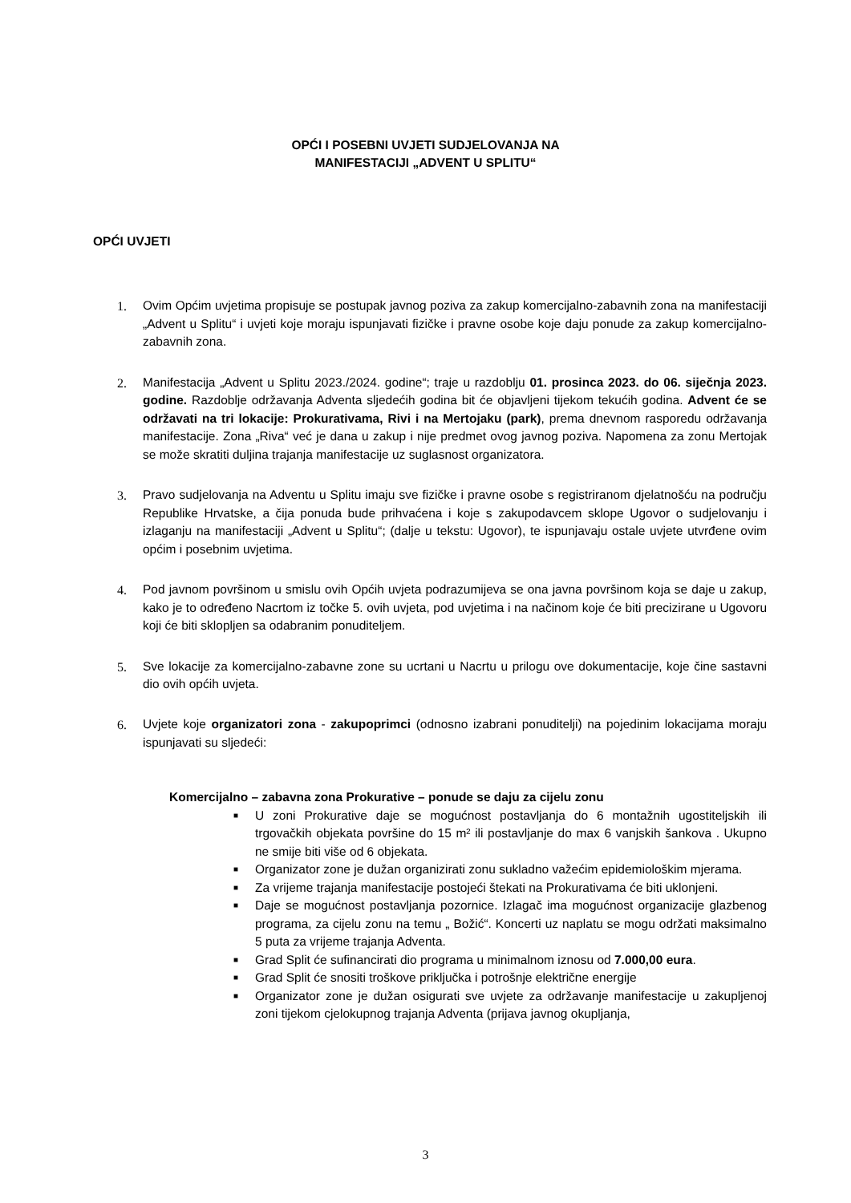OPĆI I POSEBNI UVJETI SUDJELOVANJA NA
MANIFESTACIJI „ADVENT U SPLITU“
OPĆI UVJETI
1. Ovim Općim uvjetima propisuje se postupak javnog poziva za zakup komercijalno-zabavnih zona na manifestaciji „Advent u Splitu“ i uvjeti koje moraju ispunjavati fizičke i pravne osobe koje daju ponude za zakup komercijalno-zabavnih zona.
2. Manifestacija „Advent u Splitu 2023./2024. godine“; traje u razdoblju 01. prosinca 2023. do 06. siječnja 2023. godine. Razdoblje održavanja Adventa sljedećih godina bit će objavljeni tijekom tekućih godina. Advent će se održavati na tri lokacije: Prokurativama, Rivi i na Mertojaku (park), prema dnevnom rasporedu održavanja manifestacije. Zona „Riva“ već je dana u zakup i nije predmet ovog javnog poziva. Napomena za zonu Mertojak se može skratiti duljina trajanja manifestacije uz suglasnost organizatora.
3. Pravo sudjelovanja na Adventu u Splitu imaju sve fizičke i pravne osobe s registriranom djelatnošću na području Republike Hrvatske, a čija ponuda bude prihvaćena i koje s zakupodavcem sklope Ugovor o sudjelovanju i izlaganju na manifestaciji „Advent u Splitu“; (dalje u tekstu: Ugovor), te ispunjavaju ostale uvjete utvrđene ovim općim i posebnim uvjetima.
4. Pod javnom površinom u smislu ovih Općih uvjeta podrazumijeva se ona javna površinom koja se daje u zakup, kako je to određeno Nacrtom iz točke 5. ovih uvjeta, pod uvjetima i na načinom koje će biti precizirane u Ugovoru koji će biti sklopljen sa odabranim ponuditeljem.
5. Sve lokacije za komercijalno-zabavne zone su ucrtani u Nacrtu u prilogu ove dokumentacije, koje čine sastavni dio ovih općih uvjeta.
6. Uvjete koje organizatori zona - zakupoprimci (odnosno izabrani ponuditelji) na pojedinim lokacijama moraju ispunjavati su sljedeći:
Komercijalno – zabavna zona Prokurative – ponude se daju za cijelu zonu
■ U zoni Prokurative daje se mogućnost postavljanja do 6 montažnih ugostiteljskih ili trgovačkih objekata površine do 15 m² ili postavljanje do max 6 vanjskih šankova . Ukupno ne smije biti više od 6 objekata.
■ Organizator zone je dužan organizirati zonu sukladno važećim epidemiološkim mjerama.
■ Za vrijeme trajanja manifestacije postojeći štekati na Prokurativama će biti uklonjeni.
■ Daje se mogućnost postavljanja pozornice. Izlagač ima mogućnost organizacije glazbenog programa, za cijelu zonu na temu „ Božić“. Koncerti uz naplatu se mogu održati maksimalno 5 puta za vrijeme trajanja Adventa.
■ Grad Split će sufinancirati dio programa u minimalnom iznosu od 7.000,00 eura.
■ Grad Split će snositi troškove priključka i potrošnje električne energije
■ Organizator zone je dužan osigurati sve uvjete za održavanje manifestacije u zakupljenoj zoni tijekom cjelokupnog trajanja Adventa (prijava javnog okupljanja,
3